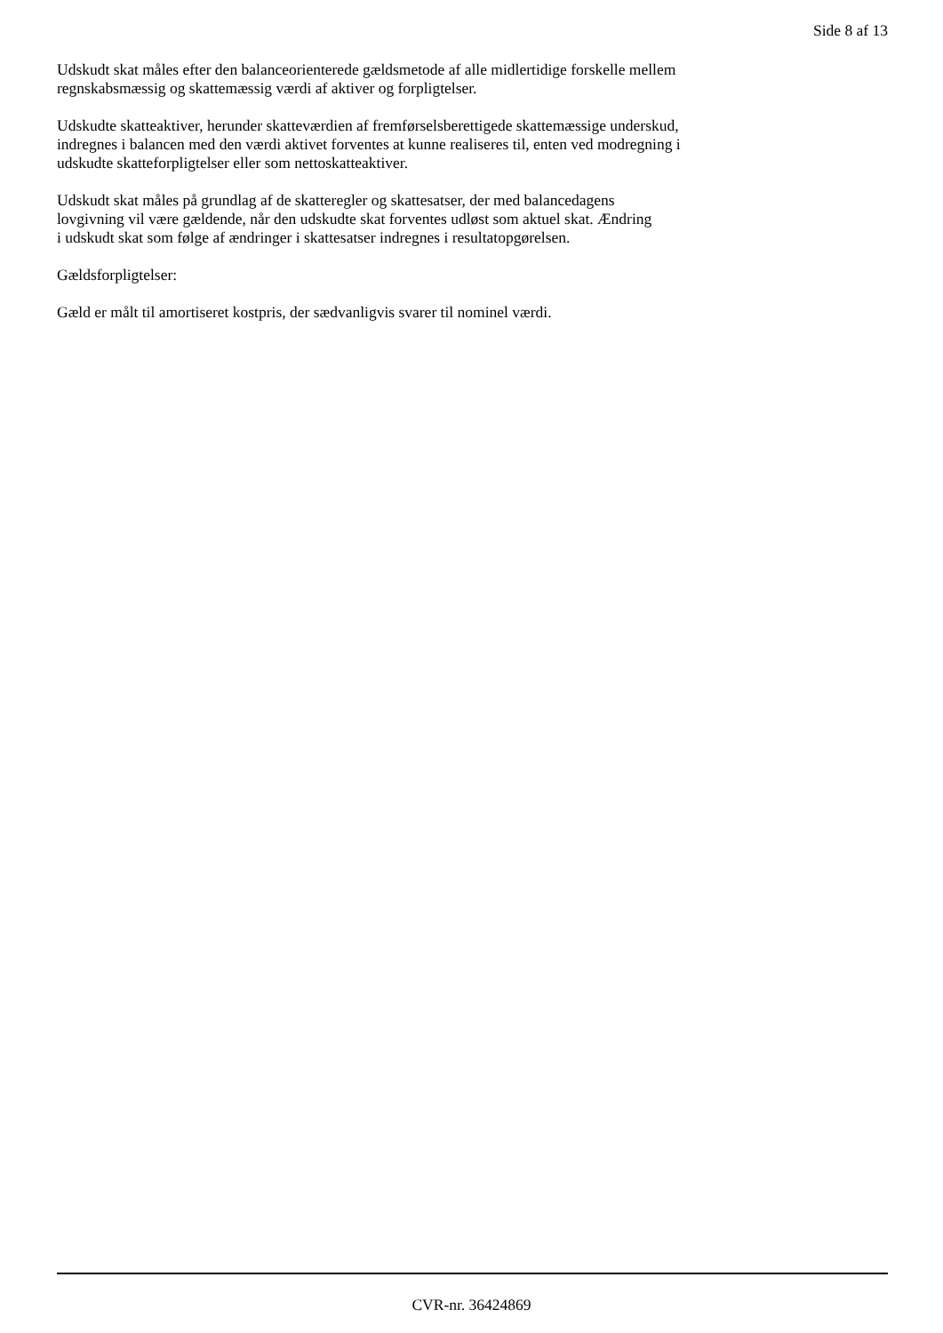Side 8 af 13
Udskudt skat måles efter den balanceorienterede gældsmetode af alle midlertidige forskelle mellem
regnskabsmæssig og skattemæssig værdi af aktiver og forpligtelser.
Udskudte skatteaktiver, herunder skatteværdien af fremførselsberettigede skattemæssige underskud,
indregnes i balancen med den værdi aktivet forventes at kunne realiseres til, enten ved modregning i
udskudte skatteforpligtelser eller som nettoskatteaktiver.
Udskudt skat måles på grundlag af de skatteregler og skattesatser, der med balancedagens
lovgivning vil være gældende, når den udskudte skat forventes udløst som aktuel skat. Ændring
i udskudt skat som følge af ændringer i skattesatser indregnes i resultatopgørelsen.
Gældsforpligtelser:
Gæld er målt til amortiseret kostpris, der sædvanligvis svarer til nominel værdi.
CVR-nr. 36424869